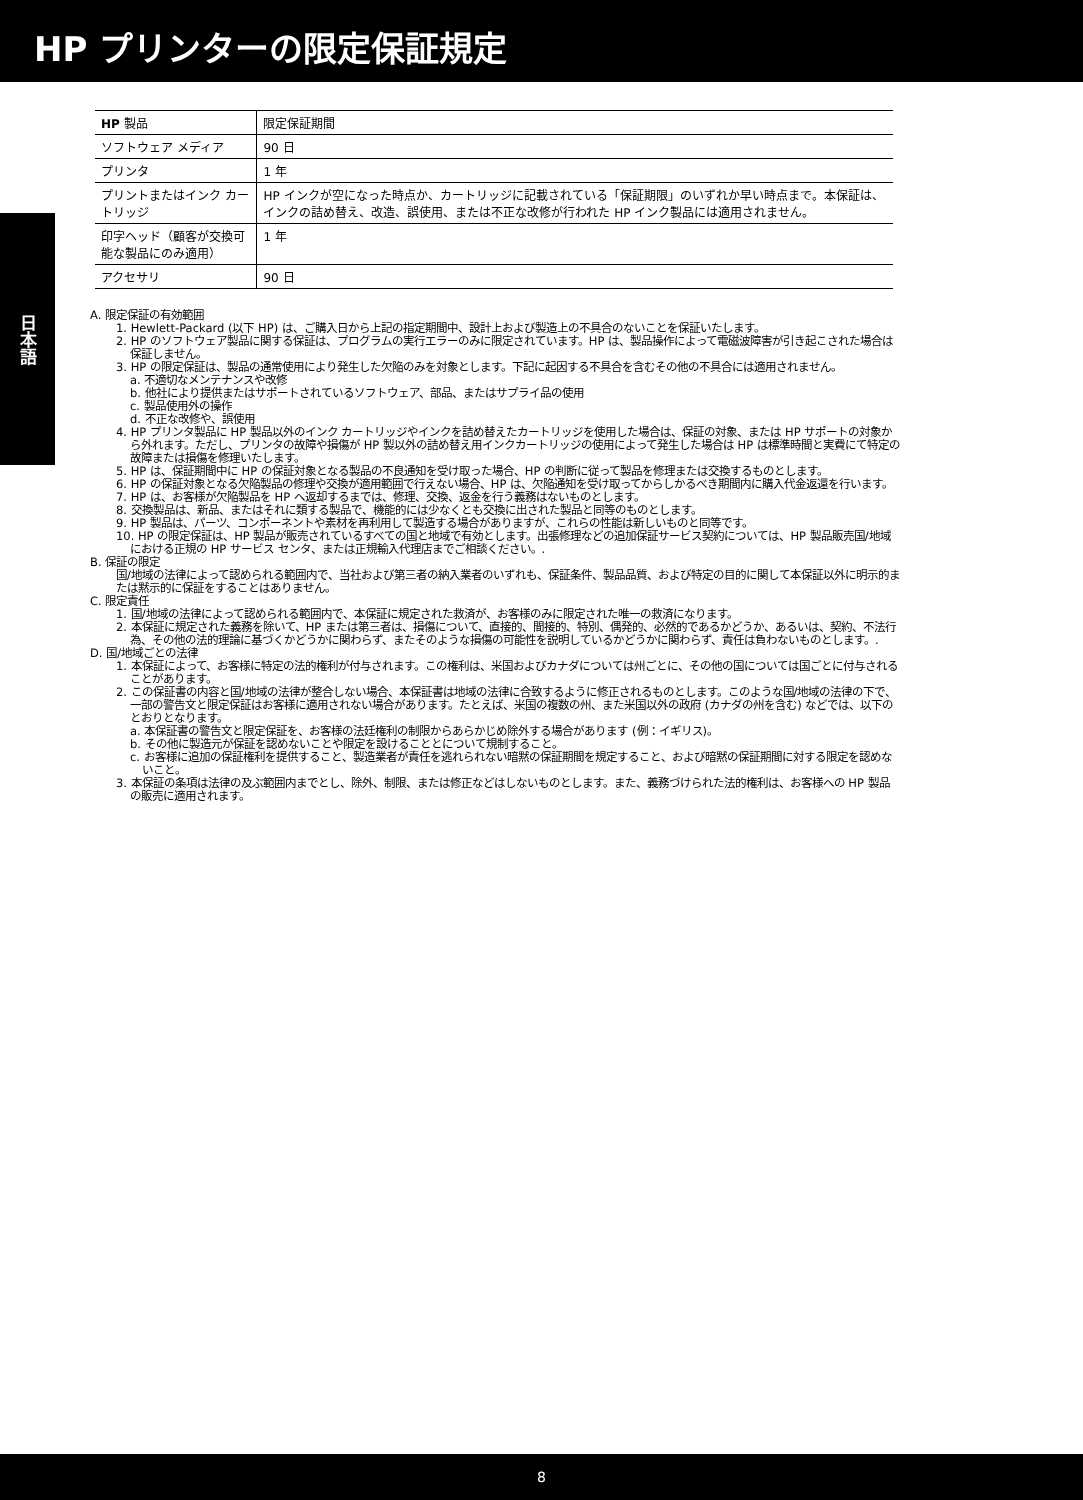HP プリンターの限定保証規定
日本語
| HP 製品 | 限定保証期間 |
| --- | --- |
| ソフトウェア メディア | 90 日 |
| プリンタ | 1 年 |
| プリントまたはインク カートリッジ | HP インクが空になった時点か、カートリッジに記載されている「保証期限」のいずれか早い時点まで。本保証は、インクの詰め替え、改造、誤使用、または不正な改修が行われた HP インク製品には適用されません。 |
| 印字ヘッド（顧客が交換可能な製品にのみ適用） | 1 年 |
| アクセサリ | 90 日 |
A. 限定保証の有効範囲
1. Hewlett-Packard (以下 HP) は、ご購入日から上記の指定期間中、設計上および製造上の不具合のないことを保証いたします。
2. HP のソフトウェア製品に関する保証は、プログラムの実行エラーのみに限定されています。HP は、製品操作によって電磁波障害が引き起こされた場合は保証しません。
3. HP の限定保証は、製品の通常使用により発生した欠陥のみを対象とします。下記に起因する不具合を含むその他の不具合には適用されません。
a. 不適切なメンテナンスや改修
b. 他社により提供またはサポートされているソフトウェア、部品、またはサプライ品の使用
c. 製品使用外の操作
d. 不正な改修や、誤使用
4. HP プリンタ製品に HP 製品以外のインク カートリッジやインクを詰め替えたカートリッジを使用した場合は、保証の対象、または HP サポートの対象から外れます。ただし、プリンタの故障や損傷が HP 製以外の詰め替え用インクカートリッジの使用によって発生した場合は HP は標準時間と実費にて特定の故障または損傷を修理いたします。
5. HP は、保証期間中に HP の保証対象となる製品の不良通知を受け取った場合、HP の判断に従って製品を修理または交換するものとします。
6. HP の保証対象となる欠陥製品の修理や交換が適用範囲で行えない場合、HP は、欠陥通知を受け取ってからしかるべき期間内に購入代金返還を行います。
7. HP は、お客様が欠陥製品を HP へ返却するまでは、修理、交換、返金を行う義務はないものとします。
8. 交換製品は、新品、またはそれに類する製品で、機能的には少なくとも交換に出された製品と同等のものとします。
9. HP 製品は、パーツ、コンポーネントや素材を再利用して製造する場合がありますが、これらの性能は新しいものと同等です。
10. HP の限定保証は、HP 製品が販売されているすべての国と地域で有効とします。出張修理などの追加保証サービス契約については、HP 製品販売国/地域における正規の HP サービス センタ、または正規輸入代理店までご相談ください。.
B. 保証の限定
国/地域の法律によって認められる範囲内で、当社および第三者の納入業者のいずれも、保証条件、製品品質、および特定の目的に関して本保証以外に明示的または黙示的に保証をすることはありません。
C. 限定責任
1. 国/地域の法律によって認められる範囲内で、本保証に規定された救済が、お客様のみに限定された唯一の救済になります。
2. 本保証に規定された義務を除いて、HP または第三者は、損傷について、直接的、間接的、特別、偶発的、必然的であるかどうか、あるいは、契約、不法行為、その他の法的理論に基づくかどうかに関わらず、またそのような損傷の可能性を説明しているかどうかに関わらず、責任は負わないものとします。.
D. 国/地域ごとの法律
1. 本保証によって、お客様に特定の法的権利が付与されます。この権利は、米国およびカナダについては州ごとに、その他の国については国ごとに付与されることがあります。
2. この保証書の内容と国/地域の法律が整合しない場合、本保証書は地域の法律に合致するように修正されるものとします。このような国/地域の法律の下で、一部の警告文と限定保証はお客様に適用されない場合があります。たとえば、米国の複数の州、また米国以外の政府 (カナダの州を含む) などでは、以下のとおりとなります。
a. 本保証書の警告文と限定保証を、お客様の法廷権利の制限からあらかじめ除外する場合があります (例：イギリス)。
b. その他に製造元が保証を認めないことや限定を設けることとについて規制すること。
c. お客様に追加の保証権利を提供すること、製造業者が責任を逃れられない暗黙の保証期間を規定すること、および暗黙の保証期間に対する限定を認めないこと。
3. 本保証の条項は法律の及ぶ範囲内までとし、除外、制限、または修正などはしないものとします。また、義務づけられた法的権利は、お客様への HP 製品の販売に適用されます。
8